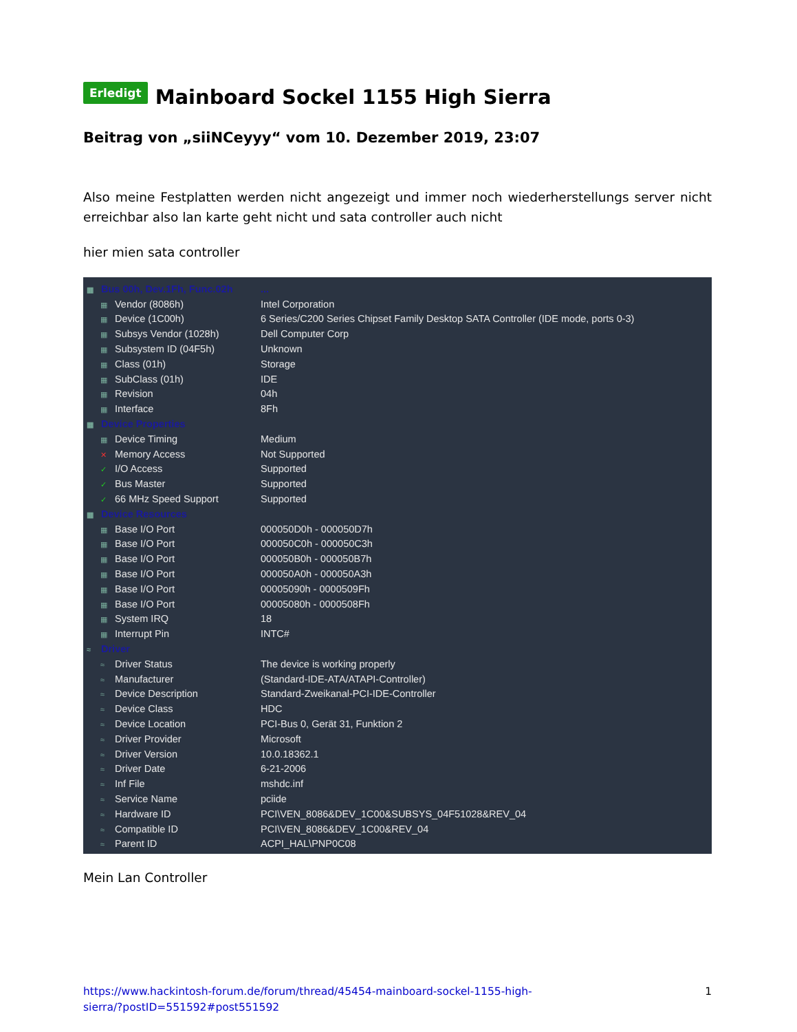Erledigt Mainboard Sockel 1155 High Sierra
Beitrag von „siiNCeyyy“ vom 10. Dezember 2019, 23:07
Also meine Festplatten werden nicht angezeigt und immer noch wiederherstellungs server nicht erreichbar also lan karte geht nicht und sata controller auch nicht
hier mien sata controller
| ▦ Bus 00h, Dev.1Fh, Func.02h | ... |
| ▦ Vendor (8086h) | Intel Corporation |
| ▦ Device (1C00h) | 6 Series/C200 Series Chipset Family Desktop SATA Controller (IDE mode, ports 0-3) |
| ▦ Subsys Vendor (1028h) | Dell Computer Corp |
| ▦ Subsystem ID (04F5h) | Unknown |
| ▦ Class (01h) | Storage |
| ▦ SubClass (01h) | IDE |
| ▦ Revision | 04h |
| ▦ Interface | 8Fh |
| ▦ Device Properties | |
| ▦ Device Timing | Medium |
| ✕ Memory Access | Not Supported |
| ✓ I/O Access | Supported |
| ✓ Bus Master | Supported |
| ✓ 66 MHz Speed Support | Supported |
| ▦ Device Resources | |
| ▦ Base I/O Port | 000050D0h - 000050D7h |
| ▦ Base I/O Port | 000050C0h - 000050C3h |
| ▦ Base I/O Port | 000050B0h - 000050B7h |
| ▦ Base I/O Port | 000050A0h - 000050A3h |
| ▦ Base I/O Port | 00005090h - 0000509Fh |
| ▦ Base I/O Port | 00005080h - 0000508Fh |
| ▦ System IRQ | 18 |
| ▦ Interrupt Pin | INTC# |
| ≈ Driver | |
| ≈ Driver Status | The device is working properly |
| ≈ Manufacturer | (Standard-IDE-ATA/ATAPI-Controller) |
| ≈ Device Description | Standard-Zweikanal-PCI-IDE-Controller |
| ≈ Device Class | HDC |
| ≈ Device Location | PCI-Bus 0, Gerät 31, Funktion 2 |
| ≈ Driver Provider | Microsoft |
| ≈ Driver Version | 10.0.18362.1 |
| ≈ Driver Date | 6-21-2006 |
| ≈ Inf File | mshdc.inf |
| ≈ Service Name | pciide |
| ≈ Hardware ID | PCI\VEN_8086&DEV_1C00&SUBSYS_04F51028&REV_04 |
| ≈ Compatible ID | PCI\VEN_8086&DEV_1C00&REV_04 |
| ≈ Parent ID | ACPI_HAL\PNP0C08 |
Mein Lan Controller
https://www.hackintosh-forum.de/forum/thread/45454-mainboard-sockel-1155-high-
sierra/?postID=551592#post551592
1